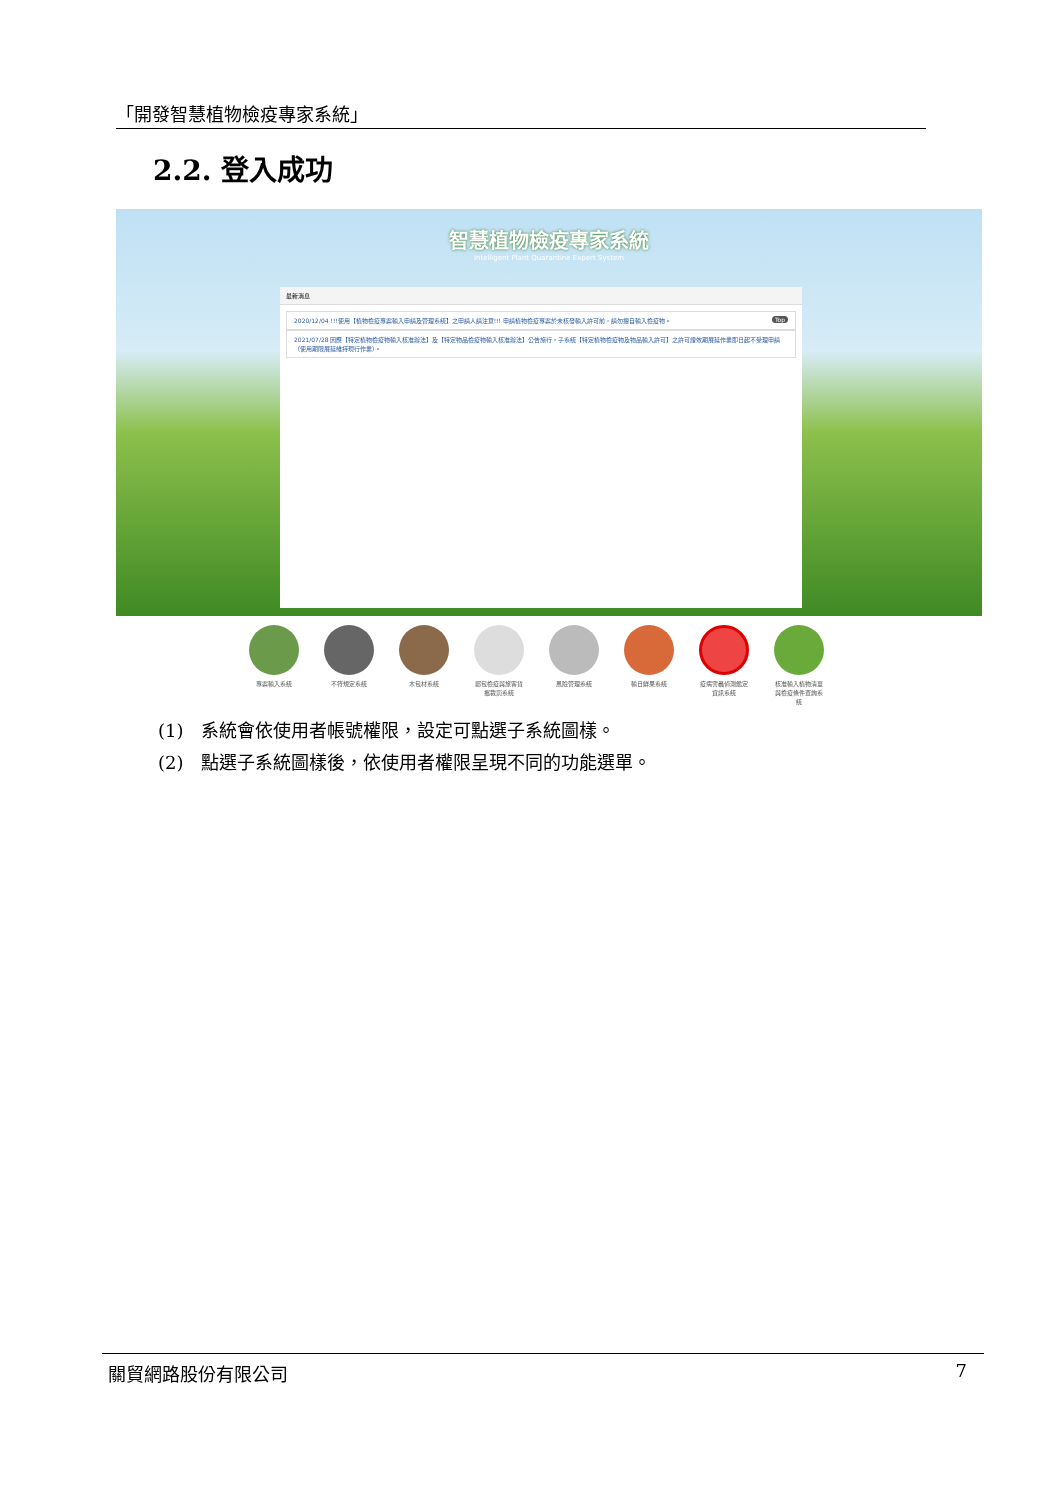「開發智慧植物檢疫專家系統」
2.2. 登入成功
智慧植物檢疫專家系統
Intelligent Plant Quarantine Expert System
最新消息
2020/12/04 !!!使用【植物檢疫專案輸入申請及管理系統】之申請人請注意!!! 申請植物檢疫專案於未核發輸入許可前，請勿擅自輸入檢疫物。 Top
2021/07/28 因應【特定植物檢疫物輸入核准辦法】及【特定物品檢疫物輸入核准辦法】公告施行，子系統【特定植物檢疫物及物品輸入許可】之許可證效期展延作業即日起不受理申請（使用期限展延維持現行作業）。
專案輸入系統 不符規定系統 木包材系統 郵包檢疫與旅客貨攜裁罰系統
風險管理系統 輸日鮮果系統 疫病害蟲偵測鑑定資訊系統
核准輸入植物清單與檢疫條件查詢系統
(1) 系統會依使用者帳號權限，設定可點選子系統圖樣。
(2) 點選子系統圖樣後，依使用者權限呈現不同的功能選單。
關貿網路股份有限公司 7